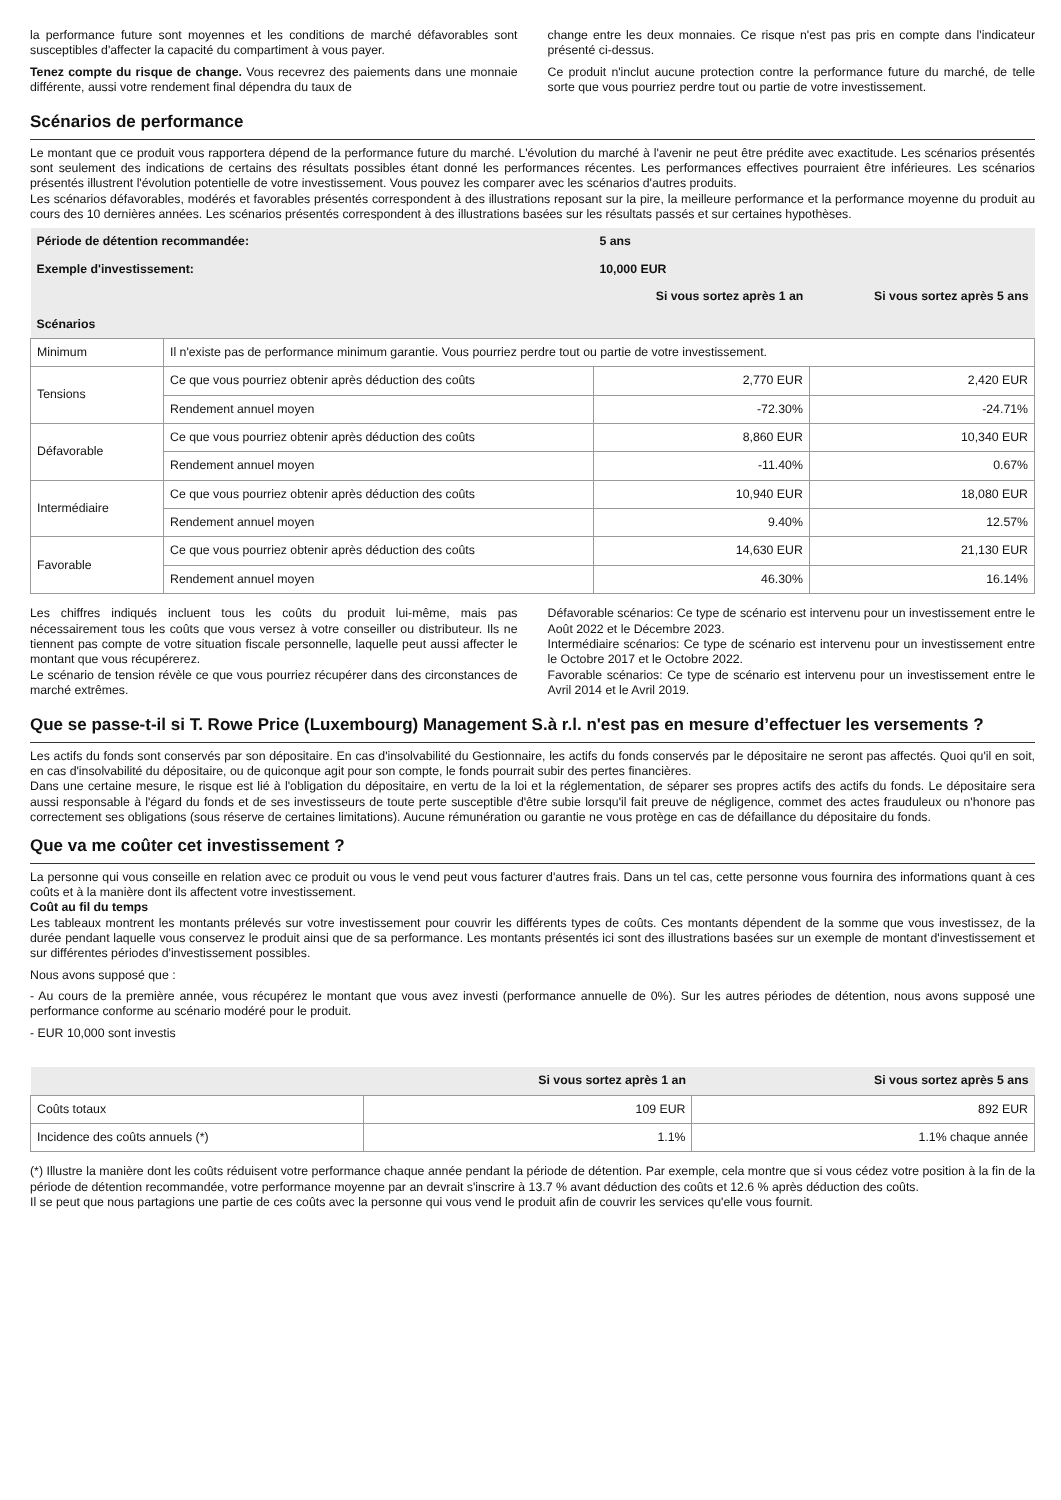la performance future sont moyennes et les conditions de marché défavorables sont susceptibles d'affecter la capacité du compartiment à vous payer.
Tenez compte du risque de change. Vous recevrez des paiements dans une monnaie différente, aussi votre rendement final dépendra du taux de
change entre les deux monnaies. Ce risque n'est pas pris en compte dans l'indicateur présenté ci-dessus.
Ce produit n'inclut aucune protection contre la performance future du marché, de telle sorte que vous pourriez perdre tout ou partie de votre investissement.
Scénarios de performance
Le montant que ce produit vous rapportera dépend de la performance future du marché. L'évolution du marché à l'avenir ne peut être prédite avec exactitude. Les scénarios présentés sont seulement des indications de certains des résultats possibles étant donné les performances récentes. Les performances effectives pourraient être inférieures. Les scénarios présentés illustrent l'évolution potentielle de votre investissement. Vous pouvez les comparer avec les scénarios d'autres produits.
Les scénarios défavorables, modérés et favorables présentés correspondent à des illustrations reposant sur la pire, la meilleure performance et la performance moyenne du produit au cours des 10 dernières années. Les scénarios présentés correspondent à des illustrations basées sur les résultats passés et sur certaines hypothèses.
| Période de détention recommandée: | | 5 ans | |
| --- | --- | --- | --- |
| Exemple d'investissement: | | 10,000 EUR | |
| | | Si vous sortez après 1 an | Si vous sortez après 5 ans |
| Scénarios | | | |
| Minimum | Il n'existe pas de performance minimum garantie. Vous pourriez perdre tout ou partie de votre investissement. | | |
| Tensions | Ce que vous pourriez obtenir après déduction des coûts | 2,770 EUR | 2,420 EUR |
| | Rendement annuel moyen | -72.30% | -24.71% |
| Défavorable | Ce que vous pourriez obtenir après déduction des coûts | 8,860 EUR | 10,340 EUR |
| | Rendement annuel moyen | -11.40% | 0.67% |
| Intermédiaire | Ce que vous pourriez obtenir après déduction des coûts | 10,940 EUR | 18,080 EUR |
| | Rendement annuel moyen | 9.40% | 12.57% |
| Favorable | Ce que vous pourriez obtenir après déduction des coûts | 14,630 EUR | 21,130 EUR |
| | Rendement annuel moyen | 46.30% | 16.14% |
Les chiffres indiqués incluent tous les coûts du produit lui-même, mais pas nécessairement tous les coûts que vous versez à votre conseiller ou distributeur. Ils ne tiennent pas compte de votre situation fiscale personnelle, laquelle peut aussi affecter le montant que vous récupérerez.
Le scénario de tension révèle ce que vous pourriez récupérer dans des circonstances de marché extrêmes.
Défavorable scénarios: Ce type de scénario est intervenu pour un investissement entre le Août 2022 et le Décembre 2023.
Intermédiaire scénarios: Ce type de scénario est intervenu pour un investissement entre le Octobre 2017 et le Octobre 2022.
Favorable scénarios: Ce type de scénario est intervenu pour un investissement entre le Avril 2014 et le Avril 2019.
Que se passe-t-il si T. Rowe Price (Luxembourg) Management S.à r.l. n'est pas en mesure d’effectuer les versements ?
Les actifs du fonds sont conservés par son dépositaire. En cas d'insolvabilité du Gestionnaire, les actifs du fonds conservés par le dépositaire ne seront pas affectés. Quoi qu'il en soit, en cas d'insolvabilité du dépositaire, ou de quiconque agit pour son compte, le fonds pourrait subir des pertes financières.
Dans une certaine mesure, le risque est lié à l'obligation du dépositaire, en vertu de la loi et la réglementation, de séparer ses propres actifs des actifs du fonds. Le dépositaire sera aussi responsable à l'égard du fonds et de ses investisseurs de toute perte susceptible d'être subie lorsqu'il fait preuve de négligence, commet des actes frauduleux ou n'honore pas correctement ses obligations (sous réserve de certaines limitations). Aucune rémunération ou garantie ne vous protège en cas de défaillance du dépositaire du fonds.
Que va me coûter cet investissement ?
La personne qui vous conseille en relation avec ce produit ou vous le vend peut vous facturer d'autres frais. Dans un tel cas, cette personne vous fournira des informations quant à ces coûts et à la manière dont ils affectent votre investissement.
Coût au fil du temps
Les tableaux montrent les montants prélevés sur votre investissement pour couvrir les différents types de coûts. Ces montants dépendent de la somme que vous investissez, de la durée pendant laquelle vous conservez le produit ainsi que de sa performance. Les montants présentés ici sont des illustrations basées sur un exemple de montant d'investissement et sur différentes périodes d'investissement possibles.
Nous avons supposé que :
- Au cours de la première année, vous récupérez le montant que vous avez investi (performance annuelle de 0%). Sur les autres périodes de détention, nous avons supposé une performance conforme au scénario modéré pour le produit.
- EUR 10,000 sont investis
| | Si vous sortez après 1 an | Si vous sortez après 5 ans |
| --- | --- | --- |
| Coûts totaux | 109 EUR | 892 EUR |
| Incidence des coûts annuels (*) | 1.1% | 1.1% chaque année |
(*) Illustre la manière dont les coûts réduisent votre performance chaque année pendant la période de détention. Par exemple, cela montre que si vous cédez votre position à la fin de la période de détention recommandée, votre performance moyenne par an devrait s'inscrire à 13.7 % avant déduction des coûts et 12.6 % après déduction des coûts.
Il se peut que nous partagions une partie de ces coûts avec la personne qui vous vend le produit afin de couvrir les services qu'elle vous fournit.